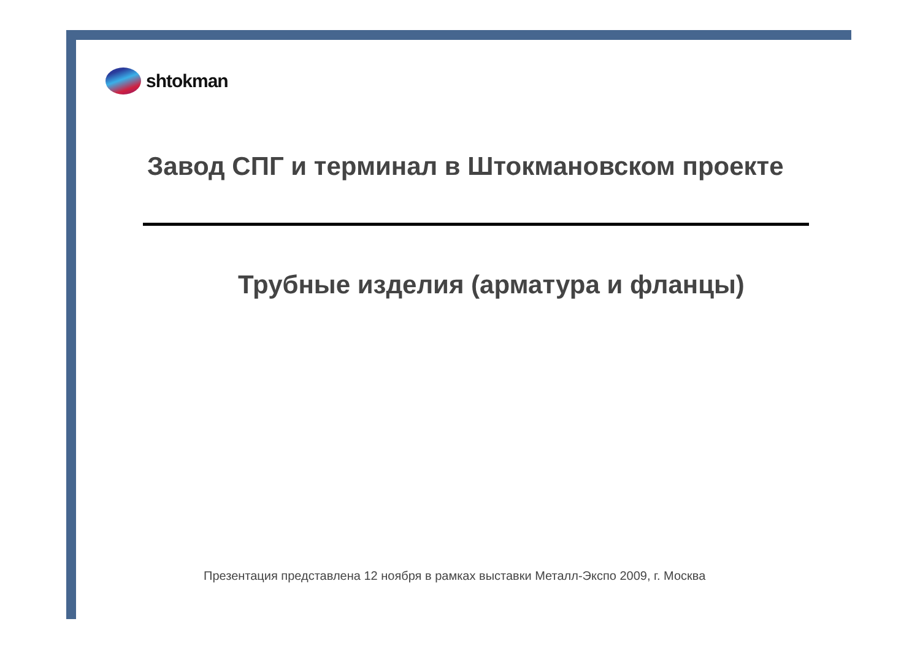shtokman
Завод СПГ и терминал в Штокмановском проекте
Трубные изделия (арматура и фланцы)
Презентация представлена 12 ноября в рамках выставки Металл-Экспо 2009, г. Москва